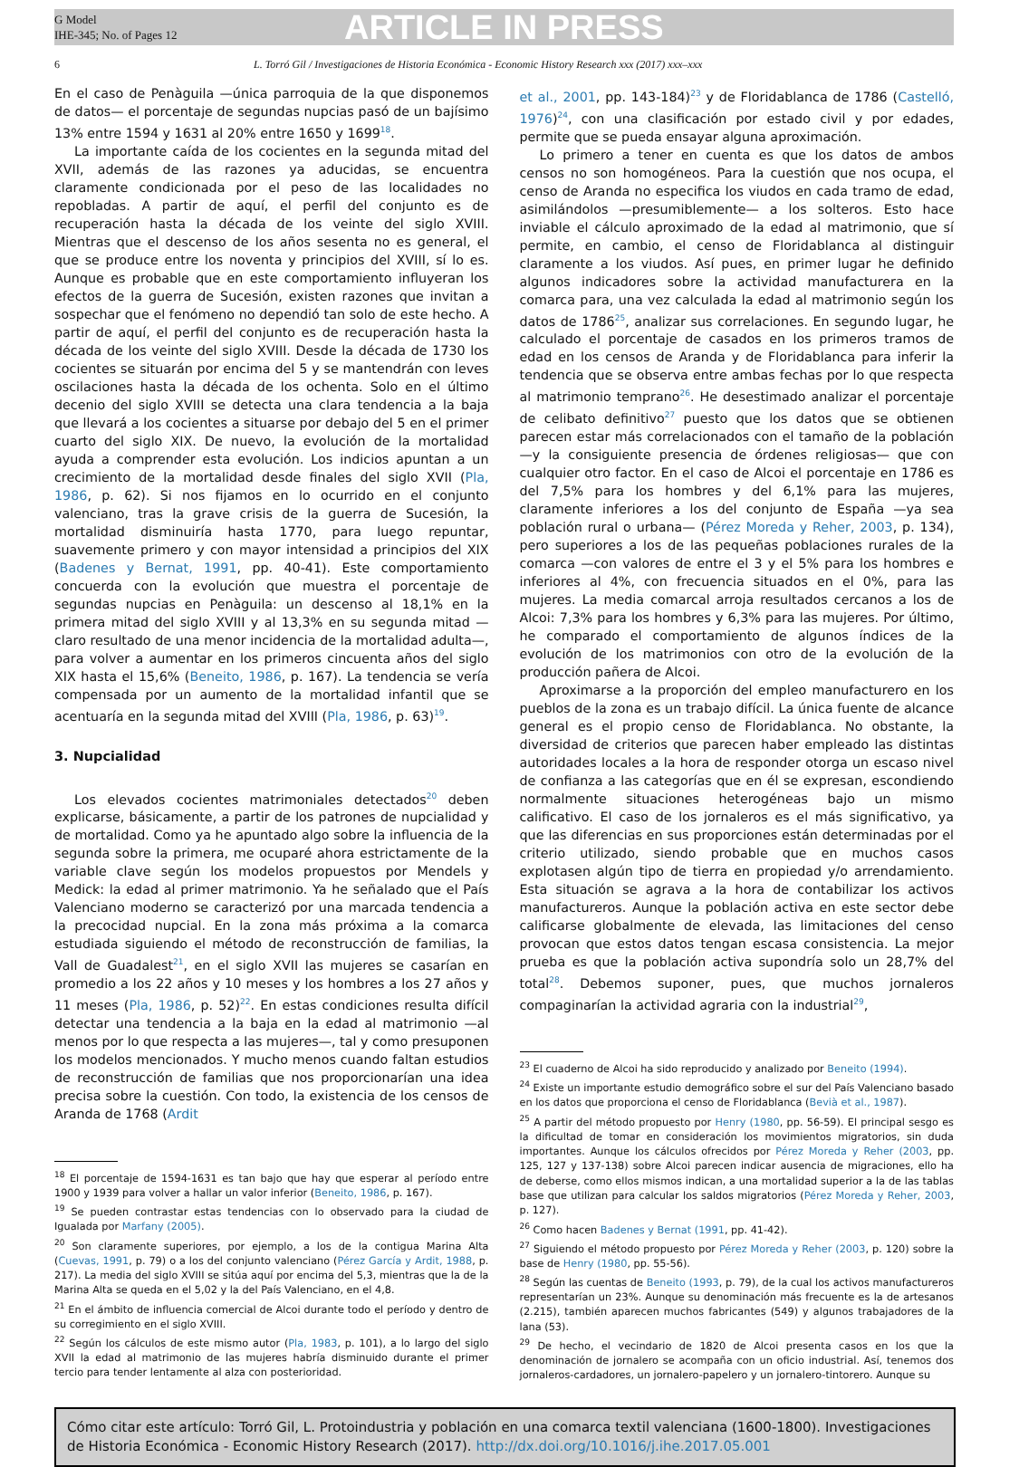G Model
IHE-345; No. of Pages 12
ARTICLE IN PRESS
6 L. Torró Gil / Investigaciones de Historia Económica - Economic History Research xxx (2017) xxx–xxx
En el caso de Penàguila —única parroquia de la que disponemos de datos— el porcentaje de segundas nupcias pasó de un bajísimo 13% entre 1594 y 1631 al 20% entre 1650 y 1699<sup>18</sup>.
La importante caída de los cocientes en la segunda mitad del XVII, además de las razones ya aducidas, se encuentra claramente condicionada por el peso de las localidades no repobladas. A partir de aquí, el perfil del conjunto es de recuperación hasta la década de los veinte del siglo XVIII. Mientras que el descenso de los años sesenta no es general, el que se produce entre los noventa y principios del XVIII, sí lo es. Aunque es probable que en este comportamiento influyeran los efectos de la guerra de Sucesión, existen razones que invitan a sospechar que el fenómeno no dependió tan solo de este hecho. A partir de aquí, el perfil del conjunto es de recuperación hasta la década de los veinte del siglo XVIII. Desde la década de 1730 los cocientes se situarán por encima del 5 y se mantendrán con leves oscilaciones hasta la década de los ochenta. Solo en el último decenio del siglo XVIII se detecta una clara tendencia a la baja que llevará a los cocientes a situarse por debajo del 5 en el primer cuarto del siglo XIX. De nuevo, la evolución de la mortalidad ayuda a comprender esta evolución. Los indicios apuntan a un crecimiento de la mortalidad desde finales del siglo XVII (Pla, 1986, p. 62). Si nos fijamos en lo ocurrido en el conjunto valenciano, tras la grave crisis de la guerra de Sucesión, la mortalidad disminuiría hasta 1770, para luego repuntar, suavemente primero y con mayor intensidad a principios del XIX (Badenes y Bernat, 1991, pp. 40-41). Este comportamiento concuerda con la evolución que muestra el porcentaje de segundas nupcias en Penàguila: un descenso al 18,1% en la primera mitad del siglo XVIII y al 13,3% en su segunda mitad —claro resultado de una menor incidencia de la mortalidad adulta—, para volver a aumentar en los primeros cincuenta años del siglo XIX hasta el 15,6% (Beneito, 1986, p. 167). La tendencia se vería compensada por un aumento de la mortalidad infantil que se acentuaría en la segunda mitad del XVIII (Pla, 1986, p. 63)<sup>19</sup>.
3. Nupcialidad
Los elevados cocientes matrimoniales detectados<sup>20</sup> deben explicarse, básicamente, a partir de los patrones de nupcialidad y de mortalidad. Como ya he apuntado algo sobre la influencia de la segunda sobre la primera, me ocuparé ahora estrictamente de la variable clave según los modelos propuestos por Mendels y Medick: la edad al primer matrimonio. Ya he señalado que el País Valenciano moderno se caracterizó por una marcada tendencia a la precocidad nupcial. En la zona más próxima a la comarca estudiada siguiendo el método de reconstrucción de familias, la Vall de Guadalest<sup>21</sup>, en el siglo XVII las mujeres se casarían en promedio a los 22 años y 10 meses y los hombres a los 27 años y 11 meses (Pla, 1986, p. 52)<sup>22</sup>. En estas condiciones resulta difícil detectar una tendencia a la baja en la edad al matrimonio —al menos por lo que respecta a las mujeres—, tal y como presuponen los modelos mencionados. Y mucho menos cuando faltan estudios de reconstrucción de familias que nos proporcionarían una idea precisa sobre la cuestión. Con todo, la existencia de los censos de Aranda de 1768 (Ardit
<sup>18</sup> El porcentaje de 1594-1631 es tan bajo que hay que esperar al período entre 1900 y 1939 para volver a hallar un valor inferior (Beneito, 1986, p. 167).
<sup>19</sup> Se pueden contrastar estas tendencias con lo observado para la ciudad de Igualada por Marfany (2005).
<sup>20</sup> Son claramente superiores, por ejemplo, a los de la contigua Marina Alta (Cuevas, 1991, p. 79) o a los del conjunto valenciano (Pérez García y Ardit, 1988, p. 217). La media del siglo XVIII se sitúa aquí por encima del 5,3, mientras que la de la Marina Alta se queda en el 5,02 y la del País Valenciano, en el 4,8.
<sup>21</sup> En el ámbito de influencia comercial de Alcoi durante todo el período y dentro de su corregimiento en el siglo XVIII.
<sup>22</sup> Según los cálculos de este mismo autor (Pla, 1983, p. 101), a lo largo del siglo XVII la edad al matrimonio de las mujeres habría disminuido durante el primer tercio para tender lentamente al alza con posterioridad.
et al., 2001, pp. 143-184)<sup>23</sup> y de Floridablanca de 1786 (Castelló, 1976)<sup>24</sup>, con una clasificación por estado civil y por edades, permite que se pueda ensayar alguna aproximación.
Lo primero a tener en cuenta es que los datos de ambos censos no son homogéneos. Para la cuestión que nos ocupa, el censo de Aranda no especifica los viudos en cada tramo de edad, asimilándolos —presumiblemente— a los solteros. Esto hace inviable el cálculo aproximado de la edad al matrimonio, que sí permite, en cambio, el censo de Floridablanca al distinguir claramente a los viudos. Así pues, en primer lugar he definido algunos indicadores sobre la actividad manufacturera en la comarca para, una vez calculada la edad al matrimonio según los datos de 1786<sup>25</sup>, analizar sus correlaciones. En segundo lugar, he calculado el porcentaje de casados en los primeros tramos de edad en los censos de Aranda y de Floridablanca para inferir la tendencia que se observa entre ambas fechas por lo que respecta al matrimonio temprano<sup>26</sup>. He desestimado analizar el porcentaje de celibato definitivo<sup>27</sup> puesto que los datos que se obtienen parecen estar más correlacionados con el tamaño de la población —y la consiguiente presencia de órdenes religiosas— que con cualquier otro factor. En el caso de Alcoi el porcentaje en 1786 es del 7,5% para los hombres y del 6,1% para las mujeres, claramente inferiores a los del conjunto de España —ya sea población rural o urbana— (Pérez Moreda y Reher, 2003, p. 134), pero superiores a los de las pequeñas poblaciones rurales de la comarca —con valores de entre el 3 y el 5% para los hombres e inferiores al 4%, con frecuencia situados en el 0%, para las mujeres. La media comarcal arroja resultados cercanos a los de Alcoi: 7,3% para los hombres y 6,3% para las mujeres. Por último, he comparado el comportamiento de algunos índices de la evolución de los matrimonios con otro de la evolución de la producción pañera de Alcoi.
Aproximarse a la proporción del empleo manufacturero en los pueblos de la zona es un trabajo difícil. La única fuente de alcance general es el propio censo de Floridablanca. No obstante, la diversidad de criterios que parecen haber empleado las distintas autoridades locales a la hora de responder otorga un escaso nivel de confianza a las categorías que en él se expresan, escondiendo normalmente situaciones heterogéneas bajo un mismo calificativo. El caso de los jornaleros es el más significativo, ya que las diferencias en sus proporciones están determinadas por el criterio utilizado, siendo probable que en muchos casos explotasen algún tipo de tierra en propiedad y/o arrendamiento. Esta situación se agrava a la hora de contabilizar los activos manufactureros. Aunque la población activa en este sector debe calificarse globalmente de elevada, las limitaciones del censo provocan que estos datos tengan escasa consistencia. La mejor prueba es que la población activa supondría solo un 28,7% del total<sup>28</sup>. Debemos suponer, pues, que muchos jornaleros compaginarían la actividad agraria con la industrial<sup>29</sup>,
<sup>23</sup> El cuaderno de Alcoi ha sido reproducido y analizado por Beneito (1994).
<sup>24</sup> Existe un importante estudio demográfico sobre el sur del País Valenciano basado en los datos que proporciona el censo de Floridablanca (Bevià et al., 1987).
<sup>25</sup> A partir del método propuesto por Henry (1980, pp. 56-59). El principal sesgo es la dificultad de tomar en consideración los movimientos migratorios, sin duda importantes. Aunque los cálculos ofrecidos por Pérez Moreda y Reher (2003, pp. 125, 127 y 137-138) sobre Alcoi parecen indicar ausencia de migraciones, ello ha de deberse, como ellos mismos indican, a una mortalidad superior a la de las tablas base que utilizan para calcular los saldos migratorios (Pérez Moreda y Reher, 2003, p. 127).
<sup>26</sup> Como hacen Badenes y Bernat (1991, pp. 41-42).
<sup>27</sup> Siguiendo el método propuesto por Pérez Moreda y Reher (2003, p. 120) sobre la base de Henry (1980, pp. 55-56).
<sup>28</sup> Según las cuentas de Beneito (1993, p. 79), de la cual los activos manufactureros representarían un 23%. Aunque su denominación más frecuente es la de artesanos (2.215), también aparecen muchos fabricantes (549) y algunos trabajadores de la lana (53).
<sup>29</sup> De hecho, el vecindario de 1820 de Alcoi presenta casos en los que la denominación de jornalero se acompaña con un oficio industrial. Así, tenemos dos jornaleros-cardadores, un jornalero-papelero y un jornalero-tintorero. Aunque su
Cómo citar este artículo: Torró Gil, L. Protoindustria y población en una comarca textil valenciana (1600-1800). Investigaciones de Historia Económica - Economic History Research (2017). http://dx.doi.org/10.1016/j.ihe.2017.05.001